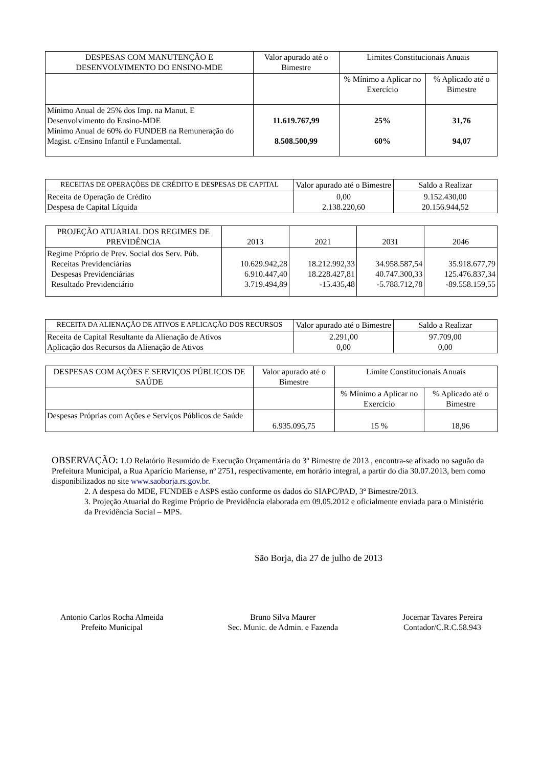| DESPESAS COM MANUTENÇÃO E DESENVOLVIMENTO DO ENSINO-MDE | Valor apurado até o Bimestre | Limites Constitucionais Anuais | |
| --- | --- | --- | --- |
| | | % Mínimo a Aplicar no Exercício | % Aplicado até o Bimestre |
| Mínimo Anual de 25% dos Imp. na Manut. E Desenvolvimento do Ensino-MDE Mínimo Anual de 60% do FUNDEB na Remuneração do Magist. c/Ensino Infantil e Fundamental. | 11.619.767,99 8.508.500,99 | 25% 60% | 31,76 94,07 |
| RECEITAS DE OPERAÇÕES DE CRÉDITO E DESPESAS DE CAPITAL | Valor apurado até o Bimestre | Saldo a Realizar |
| --- | --- | --- |
| Receita de Operação de Crédito Despesa de Capital Líquida | 0,00 2.138.220,60 | 9.152.430,00 20.156.944,52 |
| PROJEÇÃO ATUARIAL DOS REGIMES DE PREVIDÊNCIA | 2013 | 2021 | 2031 | 2046 |
| --- | --- | --- | --- | --- |
| Regime Próprio de Prev. Social dos Serv. Púb. Receitas Previdenciárias Despesas Previdenciárias Resultado Previdenciário | 10.629.942,28 6.910.447,40 3.719.494,89 | 18.212.992,33 18.228.427,81 -15.435,48 | 34.958.587,54 40.747.300,33 -5.788.712,78 | 35.918.677,79 125.476.837,34 -89.558.159,55 |
| RECEITA DA ALIENAÇÃO DE ATIVOS E APLICAÇÃO DOS RECURSOS | Valor apurado até o Bimestre | Saldo a Realizar |
| --- | --- | --- |
| Receita de Capital Resultante da Alienação de Ativos Aplicação dos Recursos da Alienação de Ativos | 2.291,00 0,00 | 97.709,00 0,00 |
| DESPESAS COM AÇÕES E SERVIÇOS PÚBLICOS DE SAÚDE | Valor apurado até o Bimestre | Limite Constitucionais Anuais | |
| --- | --- | --- | --- |
| | | % Mínimo a Aplicar no Exercício | % Aplicado até o Bimestre |
| Despesas Próprias com Ações e Serviços Públicos de Saúde | 6.935.095,75 | 15 % | 18,96 |
OBSERVAÇÃO: 1.O Relatório Resumido de Execução Orçamentária do 3º Bimestre de 2013 , encontra-se afixado no saguão da Prefeitura Municipal, a Rua Aparício Mariense, nº 2751, respectivamente, em horário integral, a partir do dia 30.07.2013, bem como disponibilizados no site www.saoborja.rs.gov.br.
2. A despesa do MDE, FUNDEB e ASPS estão conforme os dados do SIAPC/PAD, 3º Bimestre/2013.
3. Projeção Atuarial do Regime Próprio de Previdência elaborada em 09.05.2012 e oficialmente enviada para o Ministério da Previdência Social – MPS.
São Borja, dia 27 de julho de 2013
Antonio Carlos Rocha Almeida
Prefeito Municipal
Bruno Silva Maurer
Sec. Munic. de Admin. e Fazenda
Jocemar Tavares Pereira
Contador/C.R.C.58.943